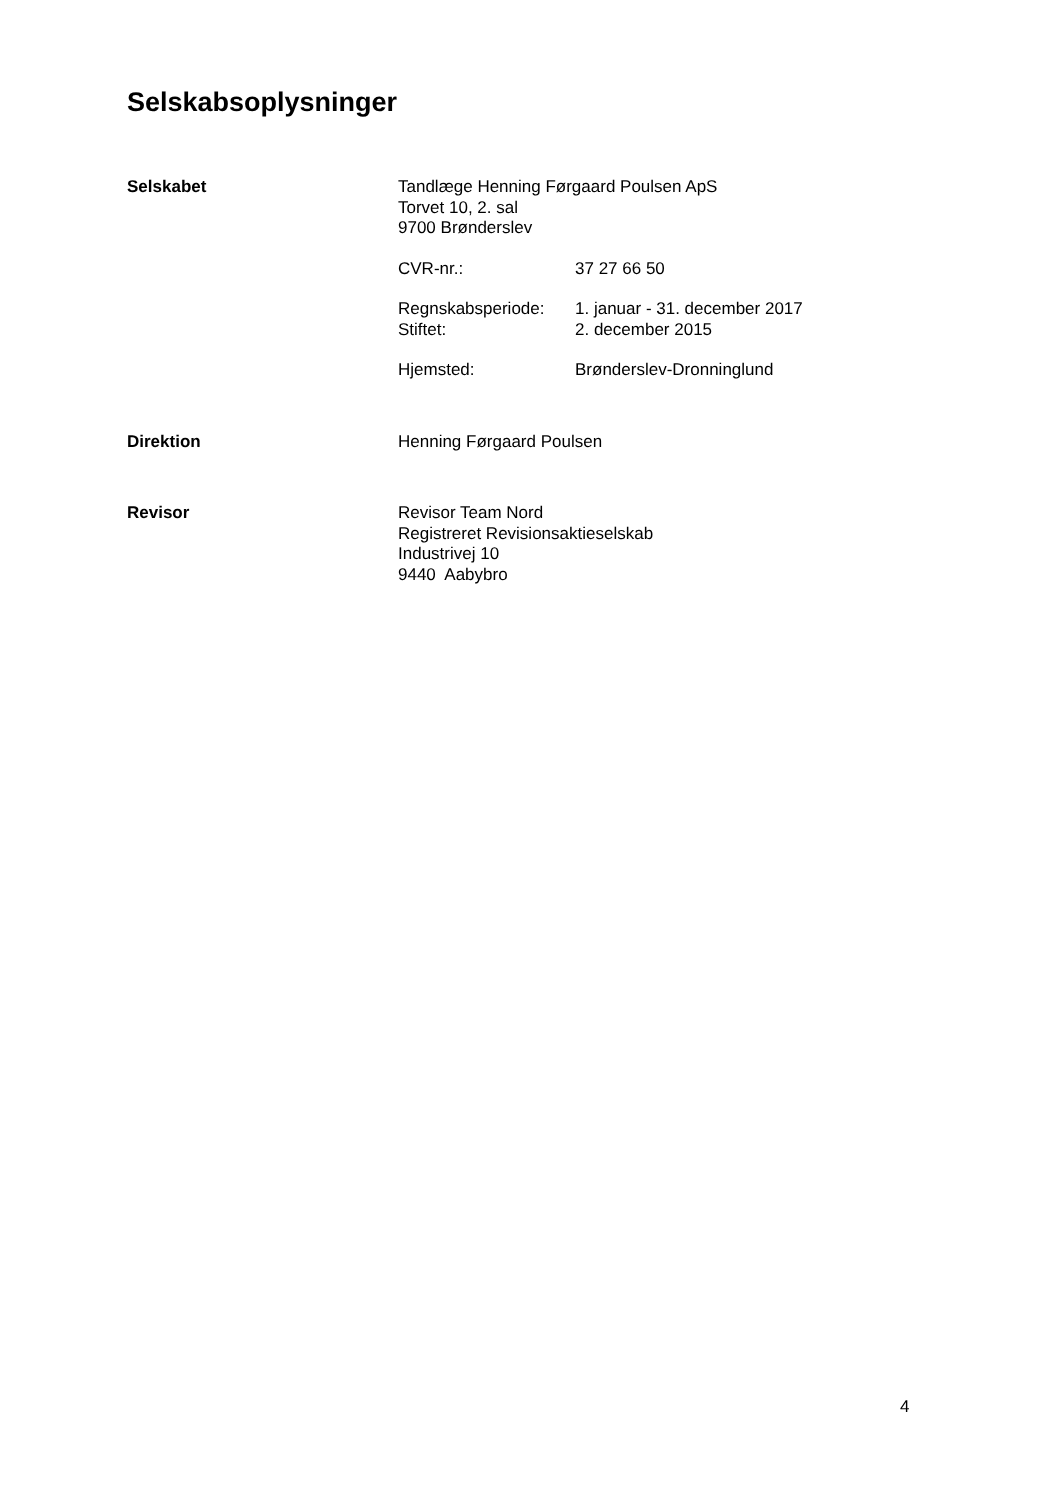Selskabsoplysninger
Selskabet Tandlæge Henning Førgaard Poulsen ApS
Torvet 10, 2. sal
9700 Brønderslev
CVR-nr.: 37 27 66 50
Regnskabsperiode: 1. januar - 31. december 2017
Stiftet: 2. december 2015
Hjemsted: Brønderslev-Dronninglund
Direktion Henning Førgaard Poulsen
Revisor Revisor Team Nord
Registreret Revisionsaktieselskab
Industrivej 10
9440 Aabybro
4